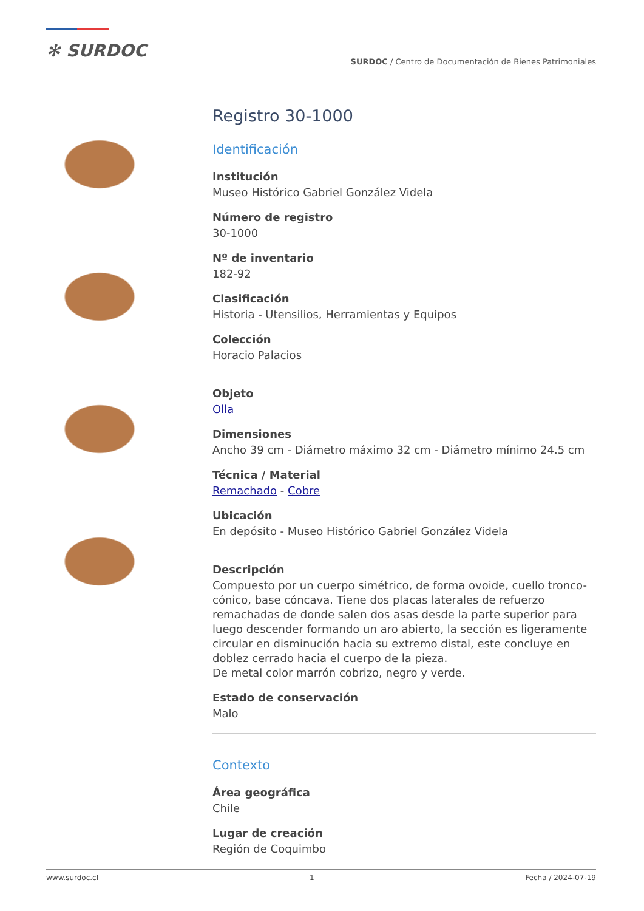✻ SURDOC
SURDOC / Centro de Documentación de Bienes Patrimoniales
Registro 30-1000
Identificación
Institución
Museo Histórico Gabriel González Videla
Número de registro
30-1000
Nº de inventario
182-92
Clasificación
Historia - Utensilios, Herramientas y Equipos
Colección
Horacio Palacios
Objeto
Olla
Dimensiones
Ancho 39 cm - Diámetro máximo 32 cm - Diámetro mínimo 24.5 cm
Técnica / Material
Remachado - Cobre
Ubicación
En depósito - Museo Histórico Gabriel González Videla
Descripción
Compuesto por un cuerpo simétrico, de forma ovoide, cuello tronco-cónico, base cóncava. Tiene dos placas laterales de refuerzo remachadas de donde salen dos asas desde la parte superior para luego descender formando un aro abierto, la sección es ligeramente circular en disminución hacia su extremo distal, este concluye en doblez cerrado hacia el cuerpo de la pieza.
De metal color marrón cobrizo, negro y verde.
Estado de conservación
Malo
Contexto
Área geográfica
Chile
Lugar de creación
Región de Coquimbo
www.surdoc.cl 1 Fecha / 2024-07-19